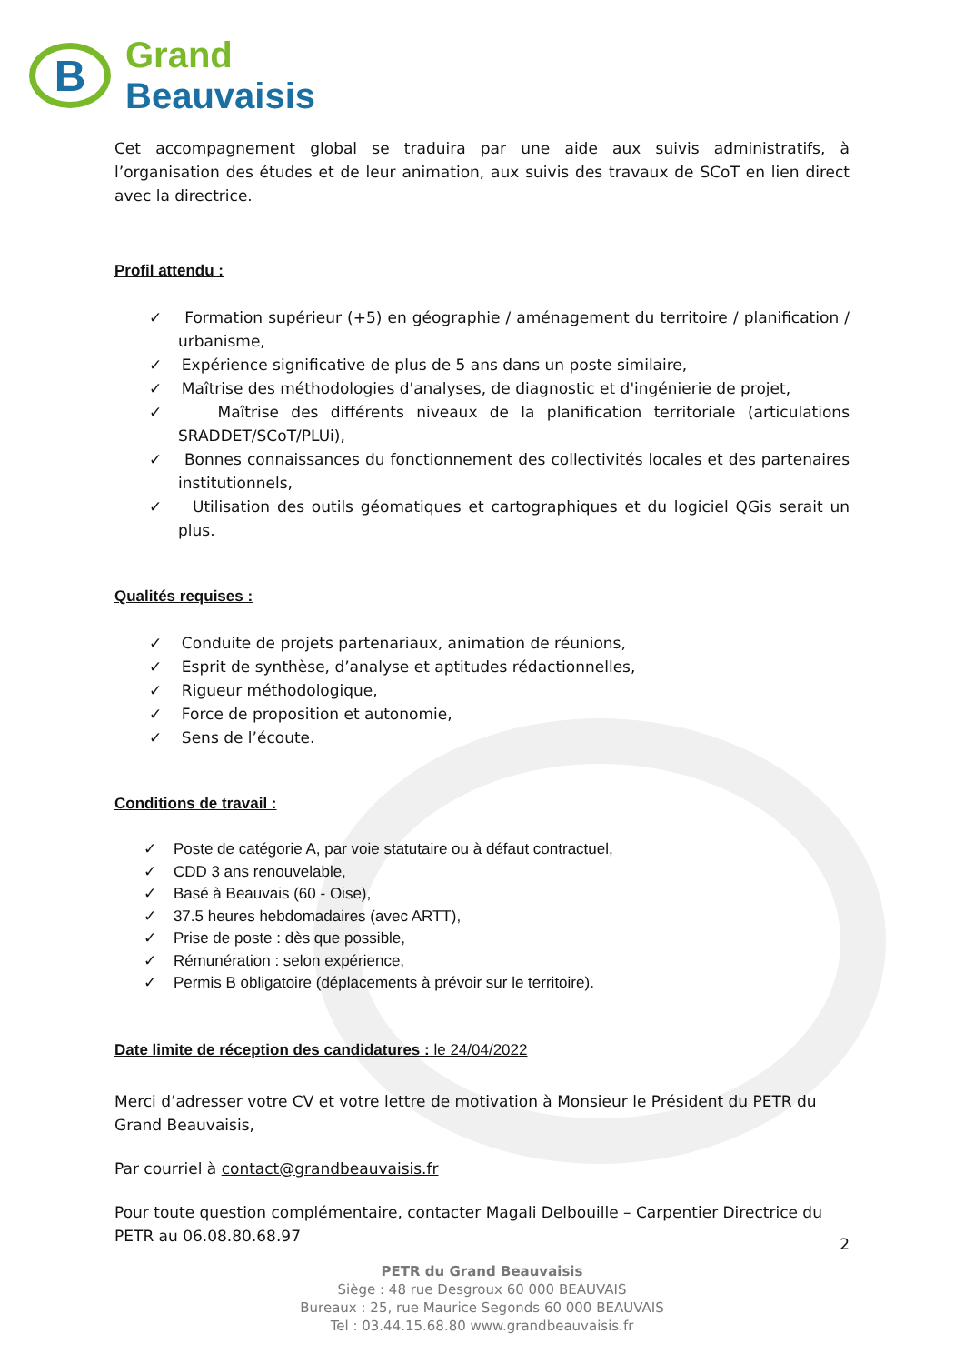B
Grand
Beauvaisis
Cet accompagnement global se traduira par une aide aux suivis administratifs, à l’organisation des études et de leur animation, aux suivis des travaux de SCoT en lien direct avec la directrice.
Profil attendu :
✓ Formation supérieur (+5) en géographie / aménagement du territoire / planification / urbanisme,
✓ Expérience significative de plus de 5 ans dans un poste similaire,
✓ Maîtrise des méthodologies d'analyses, de diagnostic et d'ingénierie de projet,
✓ Maîtrise des différents niveaux de la planification territoriale (articulations SRADDET/SCoT/PLUi),
✓ Bonnes connaissances du fonctionnement des collectivités locales et des partenaires institutionnels,
✓ Utilisation des outils géomatiques et cartographiques et du logiciel QGis serait un plus.
Qualités requises :
✓ Conduite de projets partenariaux, animation de réunions,
✓ Esprit de synthèse, d’analyse et aptitudes rédactionnelles,
✓ Rigueur méthodologique,
✓ Force de proposition et autonomie,
✓ Sens de l’écoute.
Conditions de travail :
✓ Poste de catégorie A, par voie statutaire ou à défaut contractuel,
✓ CDD 3 ans renouvelable,
✓ Basé à Beauvais (60 - Oise),
✓ 37.5 heures hebdomadaires (avec ARTT),
✓ Prise de poste : dès que possible,
✓ Rémunération : selon expérience,
✓ Permis B obligatoire (déplacements à prévoir sur le territoire).
Date limite de réception des candidatures : le 24/04/2022
Merci d’adresser votre CV et votre lettre de motivation à Monsieur le Président du PETR du Grand Beauvaisis,
Par courriel à contact@grandbeauvaisis.fr
Pour toute question complémentaire, contacter Magali Delbouille – Carpentier Directrice du PETR au 06.08.80.68.97
2
PETR du Grand Beauvaisis
Siège : 48 rue Desgroux 60 000 BEAUVAIS
Bureaux : 25, rue Maurice Segonds 60 000 BEAUVAIS
Tel : 03.44.15.68.80 www.grandbeauvaisis.fr